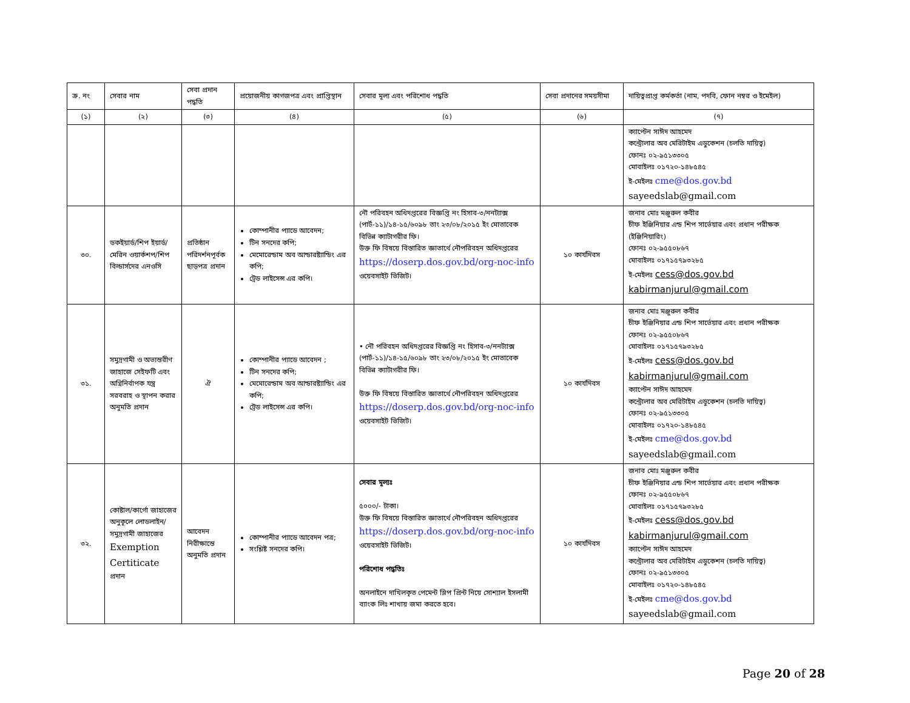| ক্র. নং | সেবার নাম | সেবা প্রদান পদ্ধতি | প্রয়োজনীয় কাগজপত্র এবং প্রাপ্তিস্থান | সেবার মূল্য এবং পরিশোধ পদ্ধতি | সেবা প্রদানের সময়সীমা | দায়িত্বপ্রাপ্ত কর্মকর্তা (নাম, পদবি, ফোন নম্বর ও ইমেইল) |
| --- | --- | --- | --- | --- | --- | --- |
| (১) | (২) | (৩) | (৪) | (৫) | (৬) | (৭) |
| | | | | | | ক্যাপ্টেন সাঈদ আহমেদ কন্ট্রোলার অব মেরিটাইম এডুকেশন (চলতি দায়িত্ব) ফোনঃ ০২-৯৫১৩৩০৫ মোবাইলঃ ০১৭২০-১৪৮৫৪৫ ই-মেইলঃ cme@dos.gov.bd sayeedslab@gmail.com |
| ৩০. | ডকইয়ার্ড/শিপ ইয়ার্ড/মেরিন ওয়ার্কশপ/শিপ বিল্ডার্সদের এনওসি | প্রতিষ্ঠান পরিদর্শনপূর্বক ছাড়পত্র প্রদান | কোম্পানীর প্যাডে আবেদন; টিন সনদের কপি; মেমোরেন্ডাম অব আন্ডারষ্ট্যান্ডিং এর কপি; ট্রেড লাইসেন্স এর কপি। | নৌ পরিবহন অধিদপ্তরের বিজ্ঞপ্তি নং হিসাব-৩/ননট্যাক্স (পার্ট-১১)/১৪-১৫/৬০৯৮ তাং ২৩/০৮/২০১৫ ইং মোতাবেক বিভিন্ন ক্যাটাগরীর ফি। উক্ত ফি বিষয়ে বিস্তারিত জ্ঞাতার্থে নৌপরিবহন অধিদপ্তরের https://doserp.dos.gov.bd/org-noc-info ওয়েবসাইট ভিজিট। | ১০ কার্যদিবস | জনাব মোঃ মঞ্জুরুল কবীর চীফ ইঞ্জিনিয়ার এন্ড শিপ সার্ভেয়ার এবং প্রধান পরীক্ষক (ইঞ্জিনিয়ারিং) ফোনঃ ০২-৯৫৫০৮৬৭ মোবাইলঃ ০১৭১৫৭৯৩২৮৫ ই-মেইলঃ cess@dos.gov.bd kabirmanjurul@gmail.com |
| ৩১. | সমুদ্রগামী ও অভ্যন্তরীণ জাহাজে সেইফটি এবং অগ্নিনির্বাপক যন্ত্র সরবরাহ ও স্থাপন করার অনুমতি প্রদান | ঐ | কোম্পানীর প্যাডে আবেদন ; টিন সনদের কপি; মেমোরেন্ডাম অব আন্ডারষ্ট্যান্ডিং এর কপি; ট্রেড লাইসেন্স এর কপি। | • নৌ পরিবহন অধিদপ্তরের বিজ্ঞপ্তি নং হিসাব-৩/ননট্যাক্স (পার্ট-১১)/১৪-১৫/৬০৯৮ তাং ২৩/০৮/২০১৫ ইং মোতাবেক বিভিন্ন ক্যাটাগরীর ফি। উক্ত ফি বিষয়ে বিস্তারিত জ্ঞাতার্থে নৌপরিবহন অধিদপ্তরের https://doserp.dos.gov.bd/org-noc-info ওয়েবসাইট ভিজিট। | ১০ কার্যদিবস | জনাব মোঃ মঞ্জুরুল কবীর চীফ ইঞ্জিনিয়ার এন্ড শিপ সার্ভেয়ার এবং প্রধান পরীক্ষক ফোনঃ ০২-৯৫৫০৮৬৭ মোবাইলঃ ০১৭১৫৭৯৩২৮৫ ই-মেইলঃ cess@dos.gov.bd kabirmanjurul@gmail.com ক্যাপ্টেন সাঈদ আহমেদ কন্ট্রোলার অব মেরিটাইম এডুকেশন (চলতি দায়িত্ব) ফোনঃ ০২-৯৫১৩৩০৫ মোবাইলঃ ০১৭২০-১৪৮৫৪৫ ই-মেইলঃ cme@dos.gov.bd sayeedslab@gmail.com |
| ৩২. | কোষ্টাল/কার্গো জাহাজের অনুকূলে লোডলাইন/ সমুদ্রগামী জাহাজের Exemption Certiticate প্রদান | আবেদন নিরীক্ষান্তে অনুমতি প্রদান | কোম্পানীর প্যাডে আবেদন পত্র; সংশ্লিষ্ট সনদের কপি। | সেবার মূল্যঃ ৫০০০/- টাকা। উক্ত ফি বিষয়ে বিস্তারিত জ্ঞাতার্থে নৌপরিবহন অধিদপ্তরের https://doserp.dos.gov.bd/org-noc-info ওয়েবসাইট ভিজিট। পরিশোধ পদ্ধতিঃ অনলাইনে দাখিলকৃত পেমেন্ট স্লিপ প্রিন্ট নিয়ে সোশ্যাল ইসলামী ব্যাংক লিঃ শাখায় জমা করতে হবে। | ১০ কার্যদিবস | জনাব মোঃ মঞ্জুরুল কবীর চীফ ইঞ্জিনিয়ার এন্ড শিপ সার্ভেয়ার এবং প্রধান পরীক্ষক ফোনঃ ০২-৯৫৫০৮৬৭ মোবাইলঃ ০১৭১৫৭৯৩২৮৫ ই-মেইলঃ cess@dos.gov.bd kabirmanjurul@gmail.com ক্যাপ্টেন সাঈদ আহমেদ কন্ট্রোলার অব মেরিটাইম এডুকেশন (চলতি দায়িত্ব) ফোনঃ ০২-৯৫১৩৩০৫ মোবাইলঃ ০১৭২০-১৪৮৫৪৫ ই-মেইলঃ cme@dos.gov.bd sayeedslab@gmail.com |
Page 20 of 28